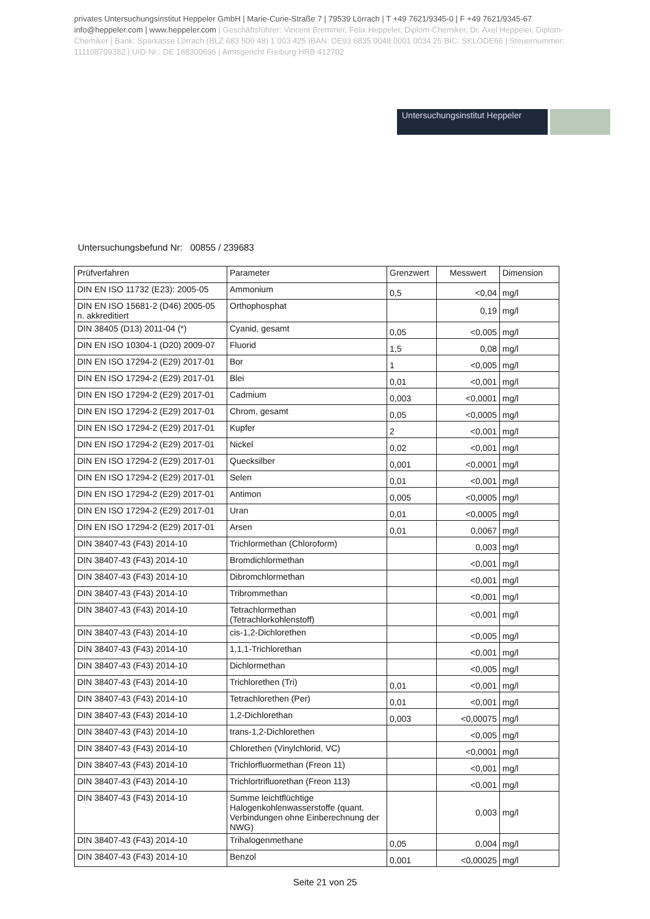privates Untersuchungsinstitut Heppeler GmbH | Marie-Curie-Straße 7 | 79539 Lörrach | T +49 7621/9345-0 | F +49 7621/9345-67 info@heppeler.com | www.heppeler.com | Geschäftsführer: Vincent Bremmer, Felix Heppeler, Diplom-Chemiker, Dr. Axel Heppeler, Diplom-Chemiker | Bank: Sparkasse Lörrach (BLZ 683 500 48) 1 003 425 IBAN: DE93 6835 0048 0001 0034 25 BIC: SKLODE66 | Steuernummer: 111108709382 | UID-Nr.: DE 188300696 | Amtsgericht Freiburg HRB 412702
Untersuchungsinstitut Heppeler
Untersuchungsbefund Nr: 00855 / 239683
| Prüfverfahren | Parameter | Grenzwert | Messwert | Dimension |
| --- | --- | --- | --- | --- |
| DIN EN ISO 11732 (E23): 2005-05 | Ammonium | 0,5 | <0,04 | mg/l |
| DIN EN ISO 15681-2 (D46) 2005-05 n. akkreditiert | Orthophosphat | | 0,19 | mg/l |
| DIN 38405 (D13) 2011-04 (*) | Cyanid, gesamt | 0,05 | <0,005 | mg/l |
| DIN EN ISO 10304-1 (D20) 2009-07 | Fluorid | 1,5 | 0,08 | mg/l |
| DIN EN ISO 17294-2 (E29) 2017-01 | Bor | 1 | <0,005 | mg/l |
| DIN EN ISO 17294-2 (E29) 2017-01 | Blei | 0,01 | <0,001 | mg/l |
| DIN EN ISO 17294-2 (E29) 2017-01 | Cadmium | 0,003 | <0,0001 | mg/l |
| DIN EN ISO 17294-2 (E29) 2017-01 | Chrom, gesamt | 0,05 | <0,0005 | mg/l |
| DIN EN ISO 17294-2 (E29) 2017-01 | Kupfer | 2 | <0,001 | mg/l |
| DIN EN ISO 17294-2 (E29) 2017-01 | Nickel | 0,02 | <0,001 | mg/l |
| DIN EN ISO 17294-2 (E29) 2017-01 | Quecksilber | 0,001 | <0,0001 | mg/l |
| DIN EN ISO 17294-2 (E29) 2017-01 | Selen | 0,01 | <0,001 | mg/l |
| DIN EN ISO 17294-2 (E29) 2017-01 | Antimon | 0,005 | <0,0005 | mg/l |
| DIN EN ISO 17294-2 (E29) 2017-01 | Uran | 0,01 | <0,0005 | mg/l |
| DIN EN ISO 17294-2 (E29) 2017-01 | Arsen | 0,01 | 0,0067 | mg/l |
| DIN 38407-43 (F43) 2014-10 | Trichlormethan (Chloroform) | | 0,003 | mg/l |
| DIN 38407-43 (F43) 2014-10 | Bromdichlormethan | | <0,001 | mg/l |
| DIN 38407-43 (F43) 2014-10 | Dibromchlormethan | | <0,001 | mg/l |
| DIN 38407-43 (F43) 2014-10 | Tribrommethan | | <0,001 | mg/l |
| DIN 38407-43 (F43) 2014-10 | Tetrachlormethan (Tetrachlorkohlenstoff) | | <0,001 | mg/l |
| DIN 38407-43 (F43) 2014-10 | cis-1,2-Dichlorethen | | <0,005 | mg/l |
| DIN 38407-43 (F43) 2014-10 | 1,1,1-Trichlorethan | | <0,001 | mg/l |
| DIN 38407-43 (F43) 2014-10 | Dichlormethan | | <0,005 | mg/l |
| DIN 38407-43 (F43) 2014-10 | Trichlorethen (Tri) | 0,01 | <0,001 | mg/l |
| DIN 38407-43 (F43) 2014-10 | Tetrachlorethen (Per) | 0,01 | <0,001 | mg/l |
| DIN 38407-43 (F43) 2014-10 | 1,2-Dichlorethan | 0,003 | <0,00075 | mg/l |
| DIN 38407-43 (F43) 2014-10 | trans-1,2-Dichlorethen | | <0,005 | mg/l |
| DIN 38407-43 (F43) 2014-10 | Chlorethen (Vinylchlorid, VC) | | <0,0001 | mg/l |
| DIN 38407-43 (F43) 2014-10 | Trichlorfluormethan (Freon 11) | | <0,001 | mg/l |
| DIN 38407-43 (F43) 2014-10 | Trichlortrifluorethan (Freon 113) | | <0,001 | mg/l |
| DIN 38407-43 (F43) 2014-10 | Summe leichtflüchtige Halogenkohlenwasserstoffe (quant. Verbindungen ohne Einberechnung der NWG) | | 0,003 | mg/l |
| DIN 38407-43 (F43) 2014-10 | Trihalogenmethane | 0,05 | 0,004 | mg/l |
| DIN 38407-43 (F43) 2014-10 | Benzol | 0,001 | <0,00025 | mg/l |
Seite 21 von 25